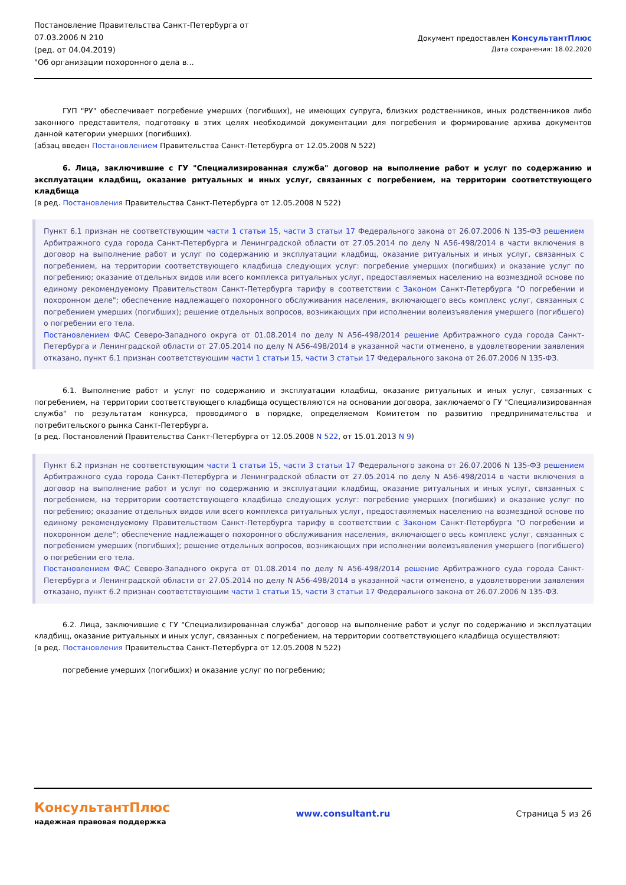Постановление Правительства Санкт-Петербурга от
07.03.2006 N 210
(ред. от 04.04.2019)
"Об организации похоронного дела в...
Документ предоставлен КонсультантПлюс
Дата сохранения: 18.02.2020
ГУП "РУ" обеспечивает погребение умерших (погибших), не имеющих супруга, близких родственников, иных родственников либо законного представителя, подготовку в этих целях необходимой документации для погребения и формирование архива документов данной категории умерших (погибших).
(абзац введен Постановлением Правительства Санкт-Петербурга от 12.05.2008 N 522)
6. Лица, заключившие с ГУ "Специализированная служба" договор на выполнение работ и услуг по содержанию и эксплуатации кладбищ, оказание ритуальных и иных услуг, связанных с погребением, на территории соответствующего кладбища
(в ред. Постановления Правительства Санкт-Петербурга от 12.05.2008 N 522)
Пункт 6.1 признан не соответствующим части 1 статьи 15, части 3 статьи 17 Федерального закона от 26.07.2006 N 135-ФЗ решением Арбитражного суда города Санкт-Петербурга и Ленинградской области от 27.05.2014 по делу N А56-498/2014 в части включения в договор на выполнение работ и услуг по содержанию и эксплуатации кладбищ, оказание ритуальных и иных услуг, связанных с погребением, на территории соответствующего кладбища следующих услуг: погребение умерших (погибших) и оказание услуг по погребению; оказание отдельных видов или всего комплекса ритуальных услуг, предоставляемых населению на возмездной основе по единому рекомендуемому Правительством Санкт-Петербурга тарифу в соответствии с Законом Санкт-Петербурга "О погребении и похоронном деле"; обеспечение надлежащего похоронного обслуживания населения, включающего весь комплекс услуг, связанных с погребением умерших (погибших); решение отдельных вопросов, возникающих при исполнении волеизъявления умершего (погибшего) о погребении его тела.
Постановлением ФАС Северо-Западного округа от 01.08.2014 по делу N А56-498/2014 решение Арбитражного суда города Санкт-Петербурга и Ленинградской области от 27.05.2014 по делу N А56-498/2014 в указанной части отменено, в удовлетворении заявления отказано, пункт 6.1 признан соответствующим части 1 статьи 15, части 3 статьи 17 Федерального закона от 26.07.2006 N 135-ФЗ.
6.1. Выполнение работ и услуг по содержанию и эксплуатации кладбищ, оказание ритуальных и иных услуг, связанных с погребением, на территории соответствующего кладбища осуществляются на основании договора, заключаемого ГУ "Специализированная служба" по результатам конкурса, проводимого в порядке, определяемом Комитетом по развитию предпринимательства и потребительского рынка Санкт-Петербурга.
(в ред. Постановлений Правительства Санкт-Петербурга от 12.05.2008 N 522, от 15.01.2013 N 9)
Пункт 6.2 признан не соответствующим части 1 статьи 15, части 3 статьи 17 Федерального закона от 26.07.2006 N 135-ФЗ решением Арбитражного суда города Санкт-Петербурга и Ленинградской области от 27.05.2014 по делу N А56-498/2014 в части включения в договор на выполнение работ и услуг по содержанию и эксплуатации кладбищ, оказание ритуальных и иных услуг, связанных с погребением, на территории соответствующего кладбища следующих услуг: погребение умерших (погибших) и оказание услуг по погребению; оказание отдельных видов или всего комплекса ритуальных услуг, предоставляемых населению на возмездной основе по единому рекомендуемому Правительством Санкт-Петербурга тарифу в соответствии с Законом Санкт-Петербурга "О погребении и похоронном деле"; обеспечение надлежащего похоронного обслуживания населения, включающего весь комплекс услуг, связанных с погребением умерших (погибших); решение отдельных вопросов, возникающих при исполнении волеизъявления умершего (погибшего) о погребении его тела.
Постановлением ФАС Северо-Западного округа от 01.08.2014 по делу N А56-498/2014 решение Арбитражного суда города Санкт-Петербурга и Ленинградской области от 27.05.2014 по делу N А56-498/2014 в указанной части отменено, в удовлетворении заявления отказано, пункт 6.2 признан соответствующим части 1 статьи 15, части 3 статьи 17 Федерального закона от 26.07.2006 N 135-ФЗ.
6.2. Лица, заключившие с ГУ "Специализированная служба" договор на выполнение работ и услуг по содержанию и эксплуатации кладбищ, оказание ритуальных и иных услуг, связанных с погребением, на территории соответствующего кладбища осуществляют:
(в ред. Постановления Правительства Санкт-Петербурга от 12.05.2008 N 522)
погребение умерших (погибших) и оказание услуг по погребению;
КонсультантПлюс
надежная правовая поддержка
www.consultant.ru Страница 5 из 26